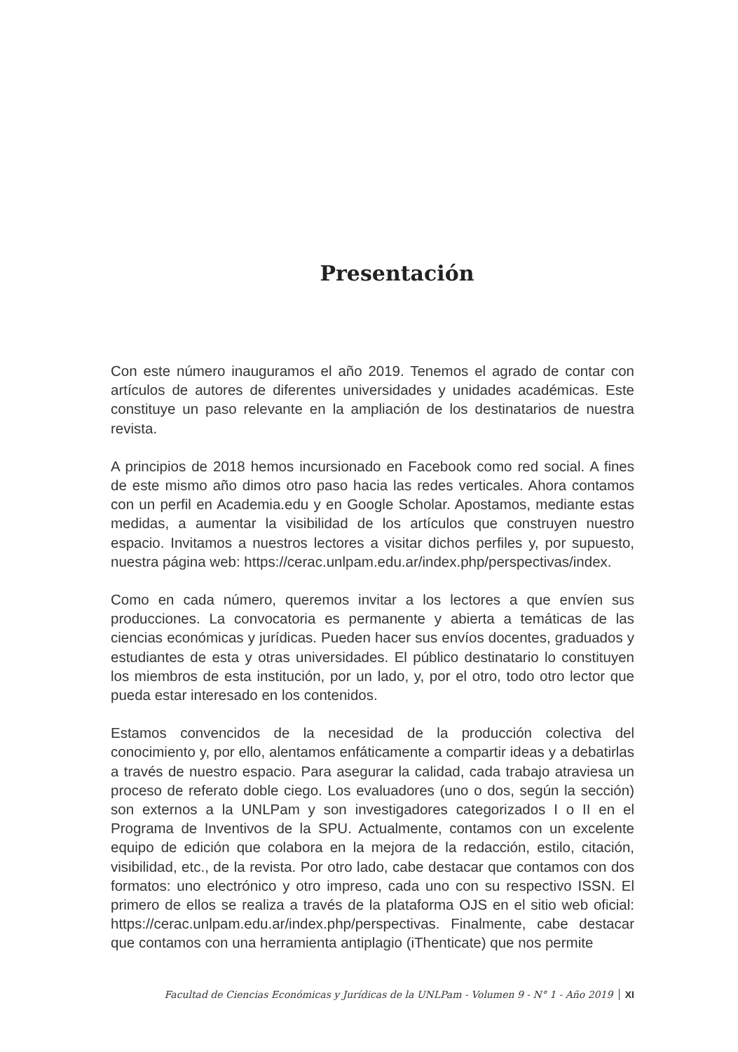Presentación
Con este número inauguramos el año 2019. Tenemos el agrado de contar con artículos de autores de diferentes universidades y unidades académicas. Este constituye un paso relevante en la ampliación de los destinatarios de nuestra revista.
A principios de 2018 hemos incursionado en Facebook como red social. A fines de este mismo año dimos otro paso hacia las redes verticales. Ahora contamos con un perfil en Academia.edu y en Google Scholar. Apostamos, mediante estas medidas, a aumentar la visibilidad de los artículos que construyen nuestro espacio. Invitamos a nuestros lectores a visitar dichos perfiles y, por supuesto, nuestra página web: https://cerac.unlpam.edu.ar/index.php/perspectivas/index.
Como en cada número, queremos invitar a los lectores a que envíen sus producciones. La convocatoria es permanente y abierta a temáticas de las ciencias económicas y jurídicas. Pueden hacer sus envíos docentes, graduados y estudiantes de esta y otras universidades. El público destinatario lo constituyen los miembros de esta institución, por un lado, y, por el otro, todo otro lector que pueda estar interesado en los contenidos.
Estamos convencidos de la necesidad de la producción colectiva del conocimiento y, por ello, alentamos enfáticamente a compartir ideas y a debatirlas a través de nuestro espacio. Para asegurar la calidad, cada trabajo atraviesa un proceso de referato doble ciego. Los evaluadores (uno o dos, según la sección) son externos a la UNLPam y son investigadores categorizados I o II en el Programa de Inventivos de la SPU. Actualmente, contamos con un excelente equipo de edición que colabora en la mejora de la redacción, estilo, citación, visibilidad, etc., de la revista. Por otro lado, cabe destacar que contamos con dos formatos: uno electrónico y otro impreso, cada uno con su respectivo ISSN. El primero de ellos se realiza a través de la plataforma OJS en el sitio web oficial: https://cerac.unlpam.edu.ar/index.php/perspectivas. Finalmente, cabe destacar que contamos con una herramienta antiplagio (iThenticate) que nos permite
Facultad de Ciencias Económicas y Jurídicas de la UNLPam - Volumen 9 - N° 1 - Año 2019 XI